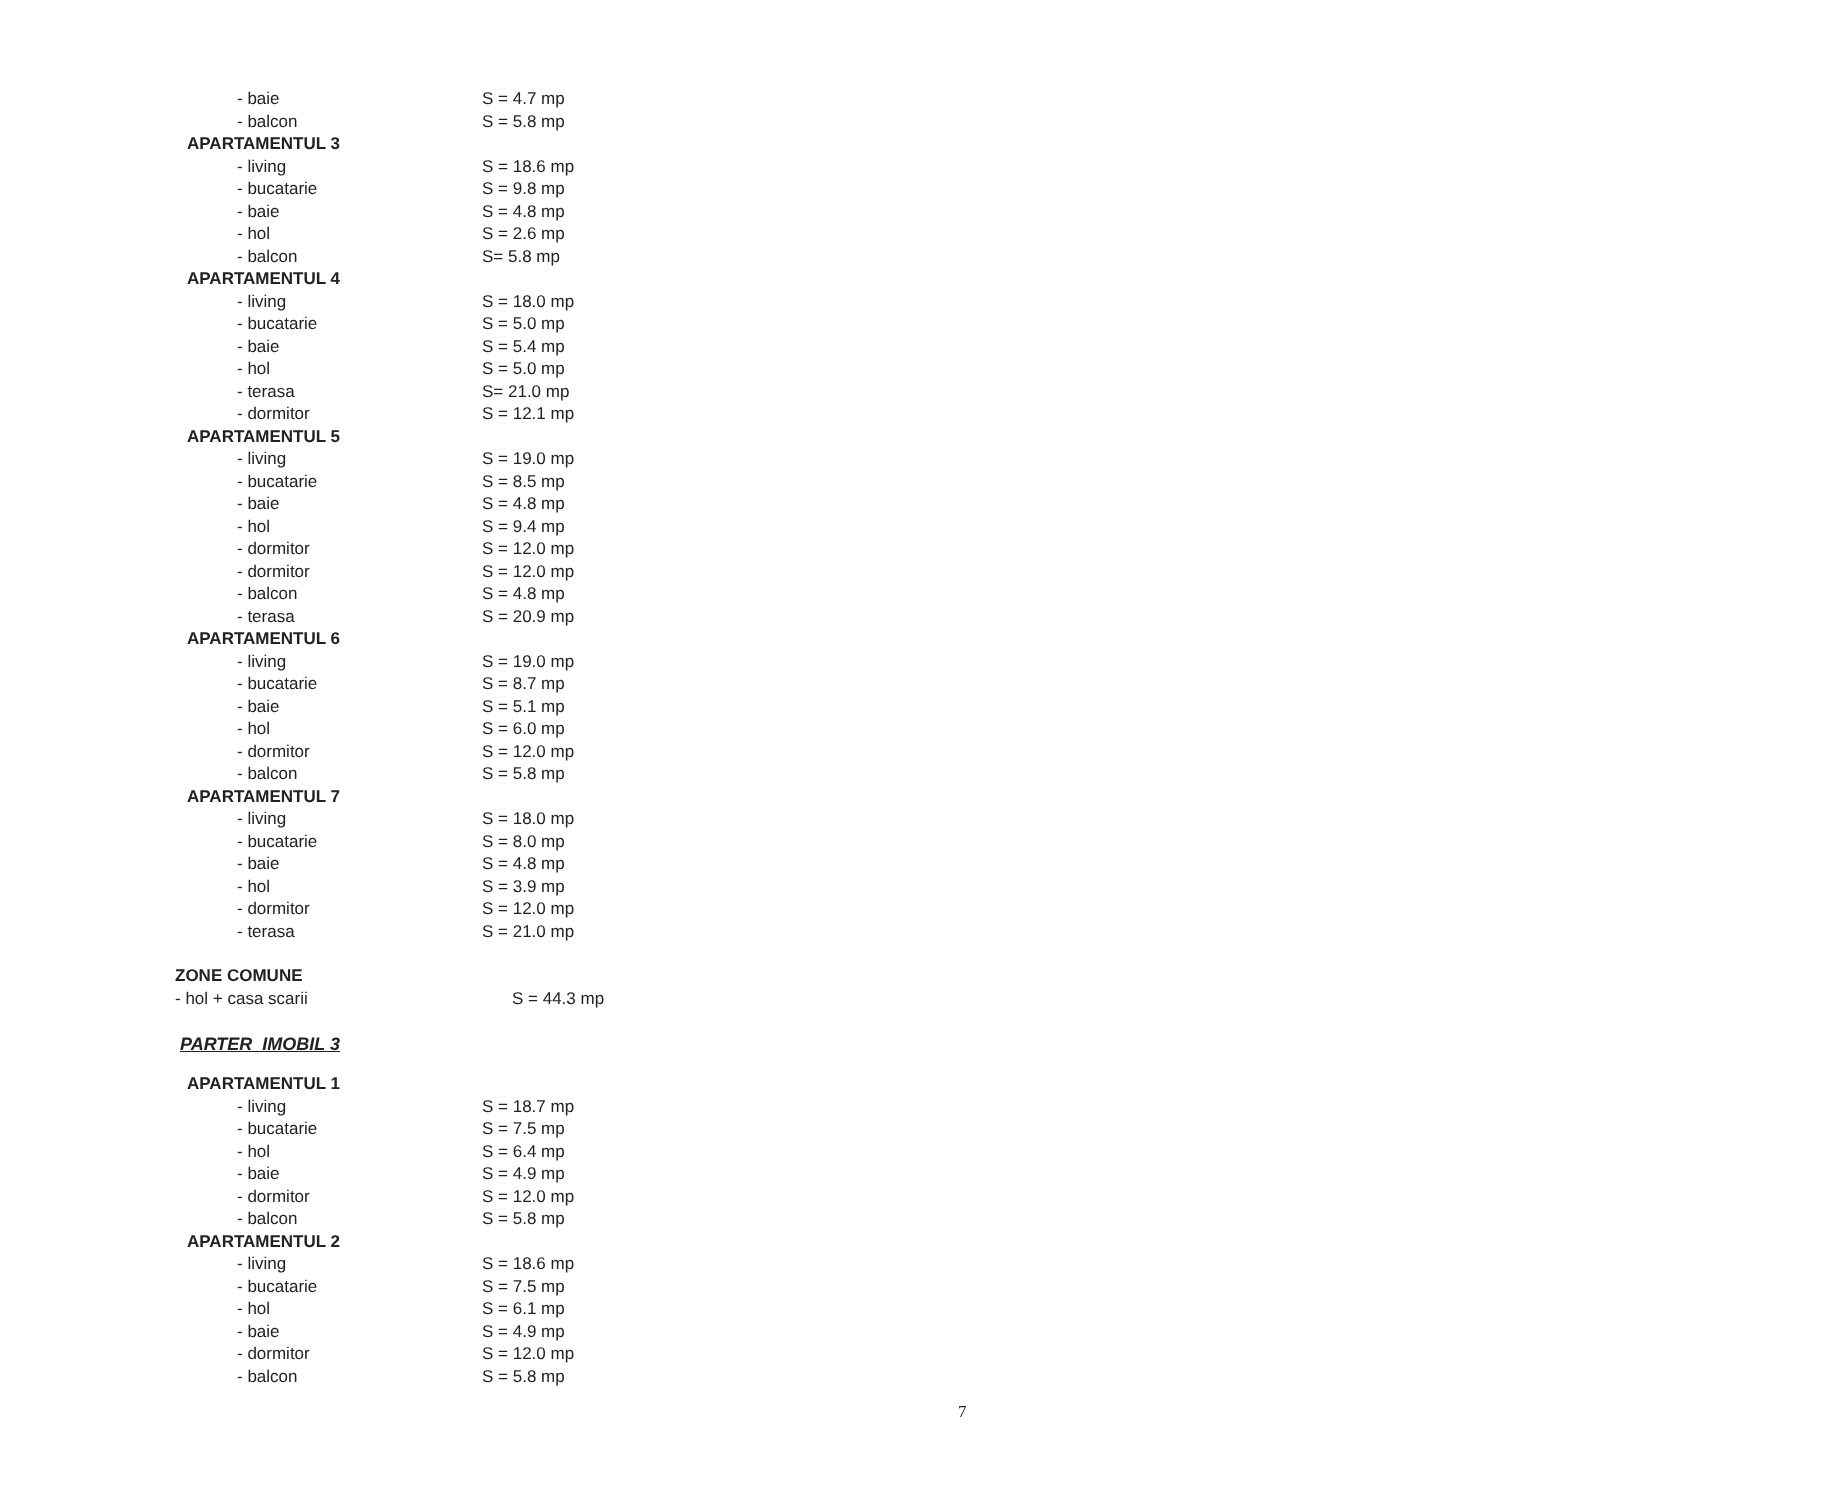| - baie | S = 4.7 mp |
| - balcon | S = 5.8 mp |
| APARTAMENTUL 3 | |
| - living | S = 18.6 mp |
| - bucatarie | S = 9.8 mp |
| - baie | S = 4.8 mp |
| - hol | S = 2.6 mp |
| - balcon | S= 5.8 mp |
| APARTAMENTUL 4 | |
| - living | S = 18.0 mp |
| - bucatarie | S = 5.0 mp |
| - baie | S = 5.4 mp |
| - hol | S = 5.0 mp |
| - terasa | S= 21.0 mp |
| - dormitor | S = 12.1 mp |
| APARTAMENTUL 5 | |
| - living | S = 19.0 mp |
| - bucatarie | S = 8.5 mp |
| - baie | S = 4.8 mp |
| - hol | S = 9.4 mp |
| - dormitor | S = 12.0 mp |
| - dormitor | S = 12.0 mp |
| - balcon | S = 4.8 mp |
| - terasa | S = 20.9 mp |
| APARTAMENTUL 6 | |
| - living | S = 19.0 mp |
| - bucatarie | S = 8.7 mp |
| - baie | S = 5.1 mp |
| - hol | S = 6.0 mp |
| - dormitor | S = 12.0 mp |
| - balcon | S = 5.8 mp |
| APARTAMENTUL 7 | |
| - living | S = 18.0 mp |
| - bucatarie | S = 8.0 mp |
| - baie | S = 4.8 mp |
| - hol | S = 3.9 mp |
| - dormitor | S = 12.0 mp |
| - terasa | S = 21.0 mp |
| ZONE COMUNE | |
| - hol + casa scarii | S = 44.3 mp |
PARTER IMOBIL 3
| APARTAMENTUL 1 | |
| - living | S = 18.7 mp |
| - bucatarie | S = 7.5 mp |
| - hol | S = 6.4 mp |
| - baie | S = 4.9 mp |
| - dormitor | S = 12.0 mp |
| - balcon | S = 5.8 mp |
| APARTAMENTUL 2 | |
| - living | S = 18.6 mp |
| - bucatarie | S = 7.5 mp |
| - hol | S = 6.1 mp |
| - baie | S = 4.9 mp |
| - dormitor | S = 12.0 mp |
| - balcon | S = 5.8 mp |
7